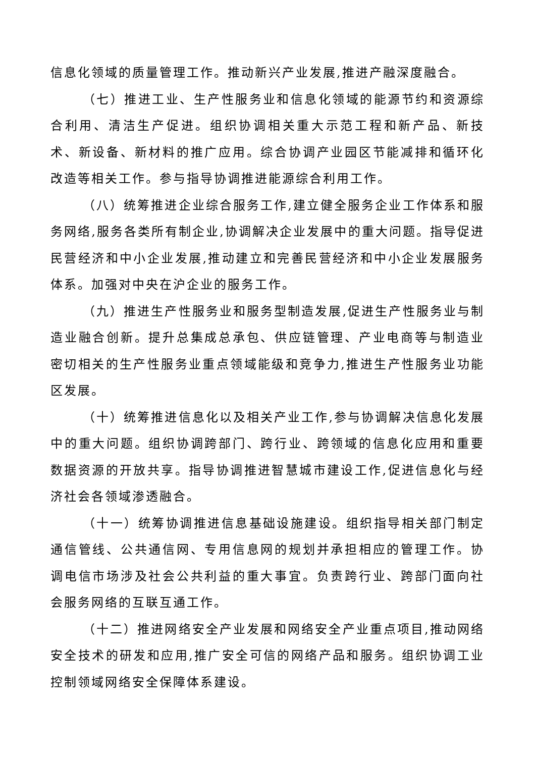信息化领域的质量管理工作。推动新兴产业发展,推进产融深度融合。
（七）推进工业、生产性服务业和信息化领域的能源节约和资源综合利用、清洁生产促进。组织协调相关重大示范工程和新产品、新技术、新设备、新材料的推广应用。综合协调产业园区节能减排和循环化改造等相关工作。参与指导协调推进能源综合利用工作。
（八）统筹推进企业综合服务工作,建立健全服务企业工作体系和服务网络,服务各类所有制企业,协调解决企业发展中的重大问题。指导促进民营经济和中小企业发展,推动建立和完善民营经济和中小企业发展服务体系。加强对中央在沪企业的服务工作。
（九）推进生产性服务业和服务型制造发展,促进生产性服务业与制造业融合创新。提升总集成总承包、供应链管理、产业电商等与制造业密切相关的生产性服务业重点领域能级和竞争力,推进生产性服务业功能区发展。
（十）统筹推进信息化以及相关产业工作,参与协调解决信息化发展中的重大问题。组织协调跨部门、跨行业、跨领域的信息化应用和重要数据资源的开放共享。指导协调推进智慧城市建设工作,促进信息化与经济社会各领域渗透融合。
（十一）统筹协调推进信息基础设施建设。组织指导相关部门制定通信管线、公共通信网、专用信息网的规划并承担相应的管理工作。协调电信市场涉及社会公共利益的重大事宜。负责跨行业、跨部门面向社会服务网络的互联互通工作。
（十二）推进网络安全产业发展和网络安全产业重点项目,推动网络安全技术的研发和应用,推广安全可信的网络产品和服务。组织协调工业控制领域网络安全保障体系建设。